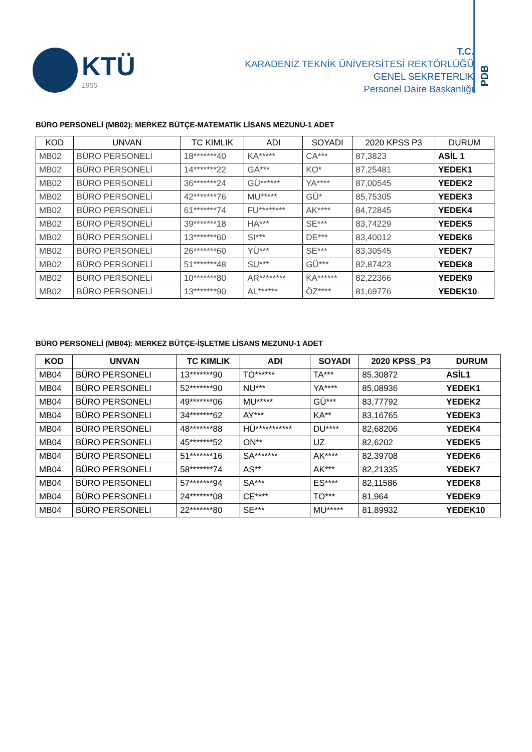KTÜ
1955
T.C.
KARADENİZ TEKNİK ÜNİVERSİTESİ REKTÖRLÜĞÜ
GENEL SEKRETERLİK
Personel Daire Başkanlığı
PDB
BÜRO PERSONELİ (MB02): MERKEZ BÜTÇE-MATEMATİK LİSANS MEZUNU-1 ADET
| KOD | UNVAN | TC KIMLIK | ADI | SOYADI | 2020 KPSS P3 | DURUM |
| --- | --- | --- | --- | --- | --- | --- |
| MB02 | BÜRO PERSONELİ | 18*******40 | KA***** | CA*** | 87,3823 | ASİL 1 |
| MB02 | BÜRO PERSONELİ | 14*******22 | GA*** | KO* | 87,25481 | YEDEK1 |
| MB02 | BÜRO PERSONELİ | 36*******24 | GÜ****** | YA**** | 87,00545 | YEDEK2 |
| MB02 | BÜRO PERSONELİ | 42*******76 | MU***** | GÜ* | 85,75305 | YEDEK3 |
| MB02 | BÜRO PERSONELİ | 61*******74 | FU******** | AK**** | 84,72845 | YEDEK4 |
| MB02 | BÜRO PERSONELİ | 39*******18 | HA*** | SE*** | 83,74229 | YEDEK5 |
| MB02 | BÜRO PERSONELİ | 13*******60 | SI*** | DE*** | 83,40012 | YEDEK6 |
| MB02 | BÜRO PERSONELİ | 26*******60 | YÜ*** | SE*** | 83,30545 | YEDEK7 |
| MB02 | BÜRO PERSONELİ | 51*******48 | SU*** | GÜ*** | 82,87423 | YEDEK8 |
| MB02 | BÜRO PERSONELİ | 10*******80 | AR******** | KA****** | 82,22366 | YEDEK9 |
| MB02 | BÜRO PERSONELİ | 13*******90 | AL****** | ÖZ**** | 81,69776 | YEDEK10 |
BÜRO PERSONELİ (MB04): MERKEZ BÜTÇE-İŞLETME LİSANS MEZUNU-1 ADET
| KOD | UNVAN | TC KIMLIK | ADI | SOYADI | 2020 KPSS_P3 | DURUM |
| --- | --- | --- | --- | --- | --- | --- |
| MB04 | BÜRO PERSONELI | 13*******90 | TO****** | TA*** | 85,30872 | ASİL1 |
| MB04 | BÜRO PERSONELI | 52*******90 | NU*** | YA**** | 85,08936 | YEDEK1 |
| MB04 | BÜRO PERSONELI | 49*******06 | MU***** | GÜ*** | 83,77792 | YEDEK2 |
| MB04 | BÜRO PERSONELI | 34*******62 | AY*** | KA** | 83,16765 | YEDEK3 |
| MB04 | BÜRO PERSONELI | 48*******88 | HÜ*********** | DU**** | 82,68206 | YEDEK4 |
| MB04 | BÜRO PERSONELI | 45*******52 | ON** | UZ | 82,6202 | YEDEK5 |
| MB04 | BÜRO PERSONELI | 51*******16 | SA******* | AK**** | 82,39708 | YEDEK6 |
| MB04 | BÜRO PERSONELI | 58*******74 | AS** | AK*** | 82,21335 | YEDEK7 |
| MB04 | BÜRO PERSONELI | 57*******94 | SA*** | ES**** | 82,11586 | YEDEK8 |
| MB04 | BÜRO PERSONELI | 24*******08 | CE**** | TO*** | 81,964 | YEDEK9 |
| MB04 | BÜRO PERSONELI | 22*******80 | SE*** | MU***** | 81,89932 | YEDEK10 |